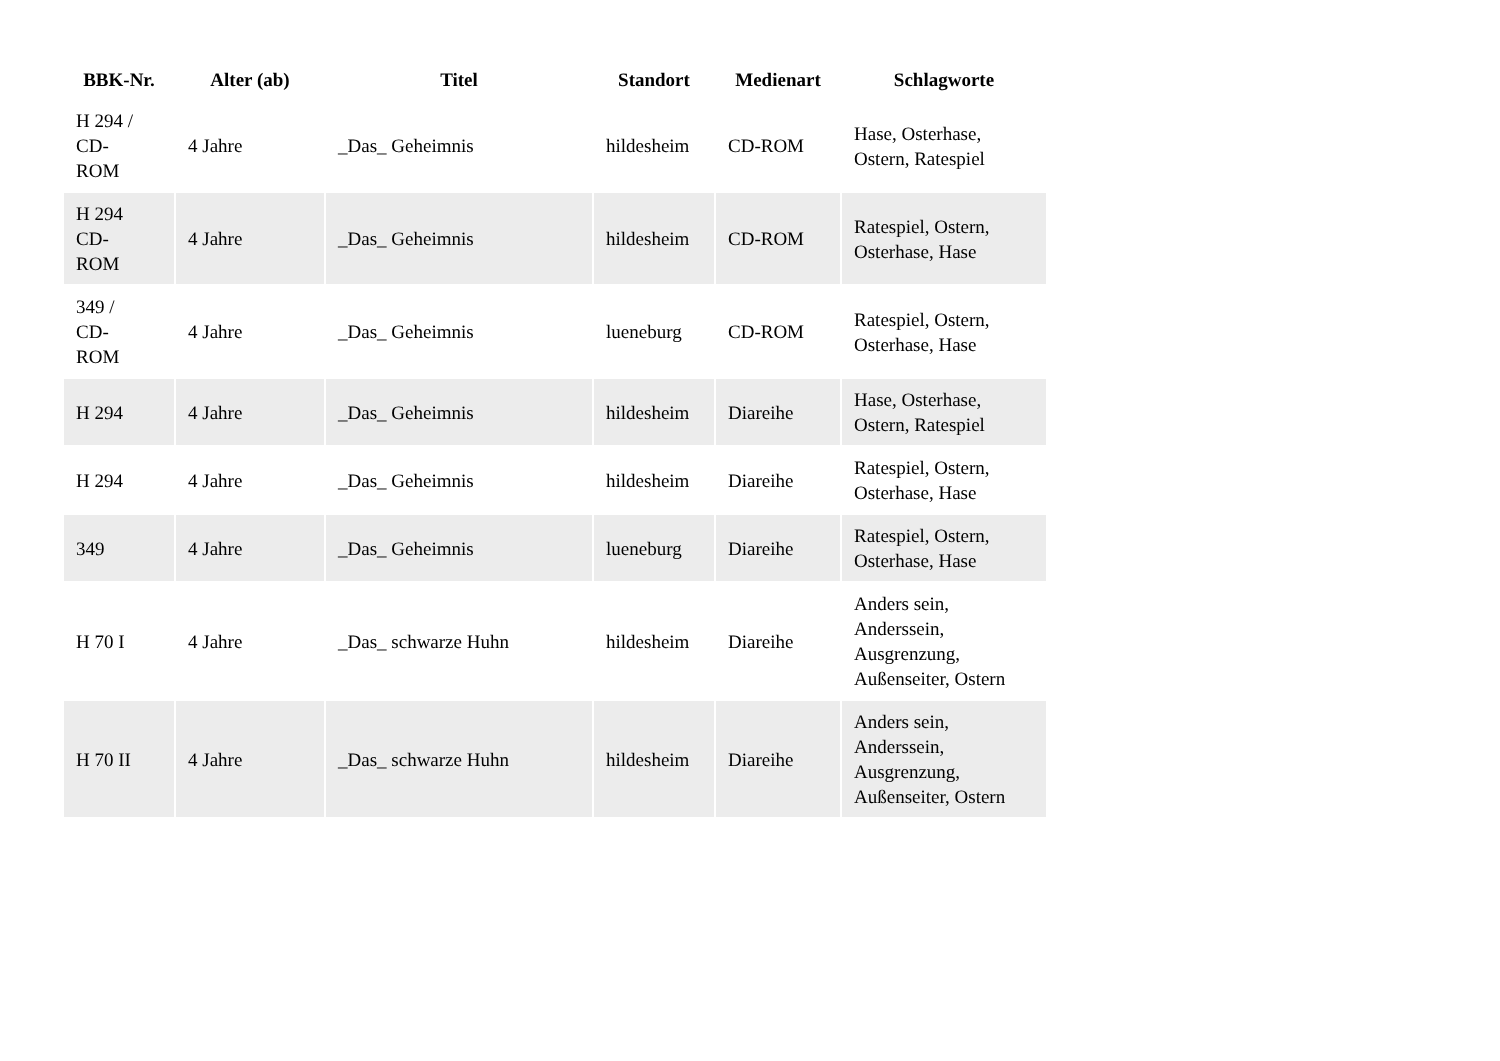| BBK-Nr. | Alter (ab) | Titel | Standort | Medienart | Schlagworte |
| --- | --- | --- | --- | --- | --- |
| H 294 / CD- ROM | 4 Jahre | _Das_ Geheimnis | hildesheim | CD-ROM | Hase, Osterhase, Ostern, Ratespiel |
| H 294 CD- ROM | 4 Jahre | _Das_ Geheimnis | hildesheim | CD-ROM | Ratespiel, Ostern, Osterhase, Hase |
| 349 / CD- ROM | 4 Jahre | _Das_ Geheimnis | lueneburg | CD-ROM | Ratespiel, Ostern, Osterhase, Hase |
| H 294 | 4 Jahre | _Das_ Geheimnis | hildesheim | Diareihe | Hase, Osterhase, Ostern, Ratespiel |
| H 294 | 4 Jahre | _Das_ Geheimnis | hildesheim | Diareihe | Ratespiel, Ostern, Osterhase, Hase |
| 349 | 4 Jahre | _Das_ Geheimnis | lueneburg | Diareihe | Ratespiel, Ostern, Osterhase, Hase |
| H 70 I | 4 Jahre | _Das_ schwarze Huhn | hildesheim | Diareihe | Anders sein, Anderssein, Ausgrenzung, Außenseiter, Ostern |
| H 70 II | 4 Jahre | _Das_ schwarze Huhn | hildesheim | Diareihe | Anders sein, Anderssein, Ausgrenzung, Außenseiter, Ostern |